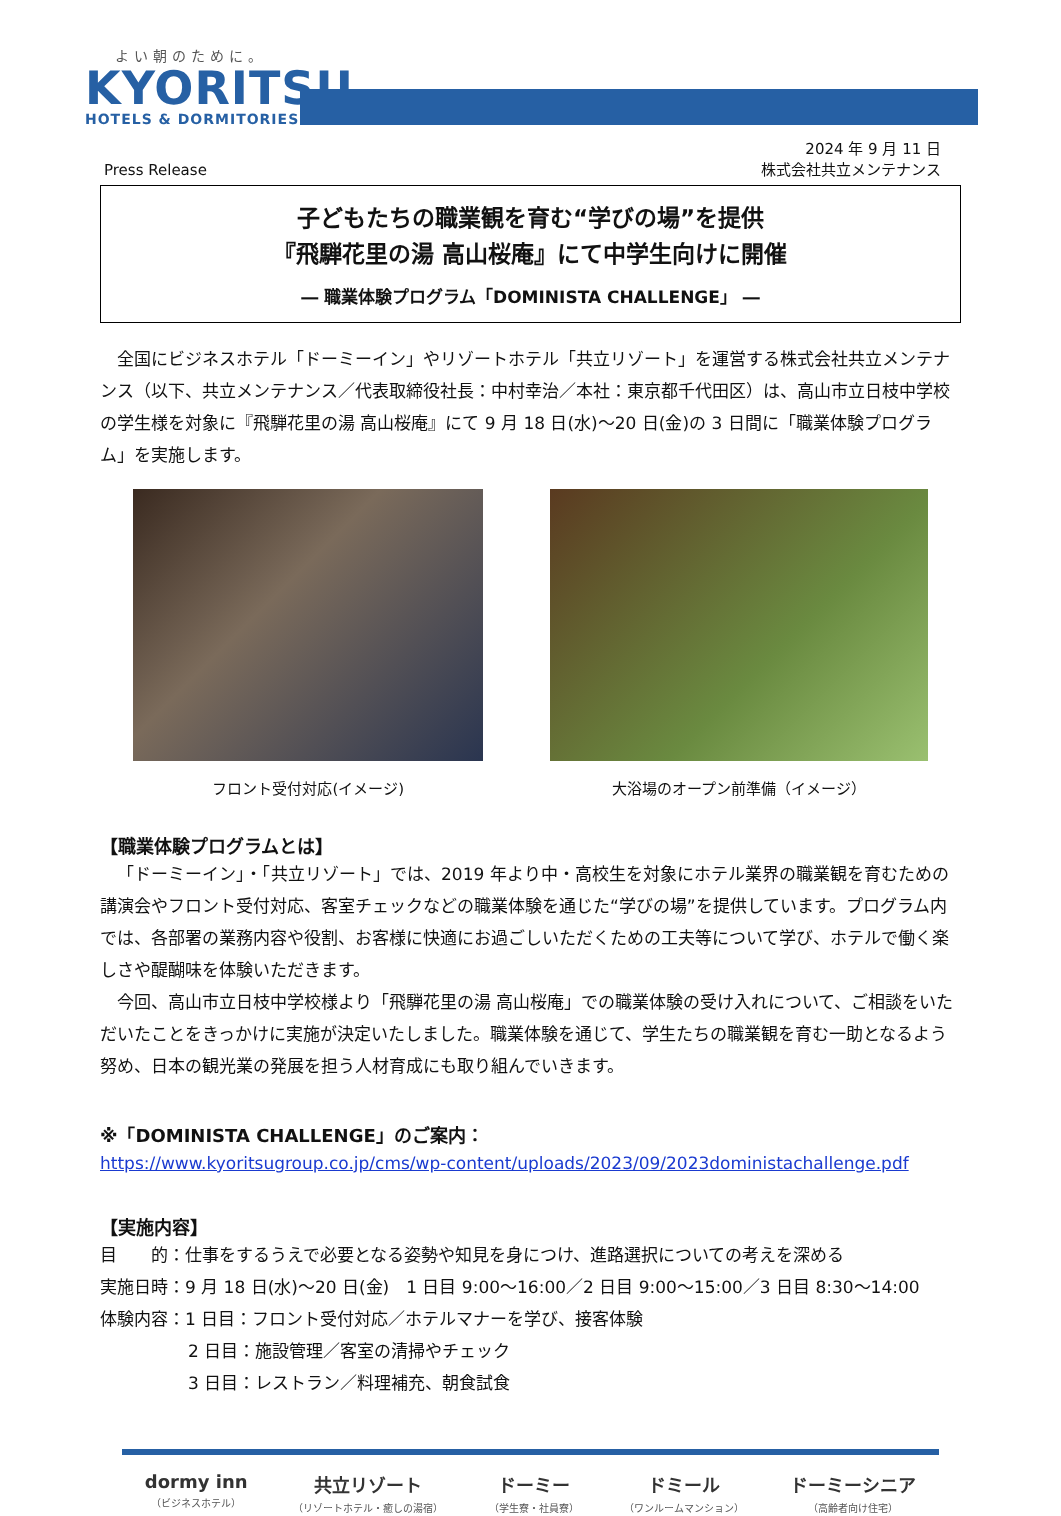よい朝のために。
KYORITSU
HOTELS & DORMITORIES
Press Release
2024 年 9 月 11 日
株式会社共立メンテナンス
子どもたちの職業観を育む“学びの場”を提供
『飛騨花里の湯 高山桜庵』にて中学生向けに開催
― 職業体験プログラム「DOMINISTA CHALLENGE」 ―
全国にビジネスホテル「ドーミーイン」やリゾートホテル「共立リゾート」を運営する株式会社共立メンテナンス（以下、共立メンテナンス／代表取締役社長：中村幸治／本社：東京都千代田区）は、高山市立日枝中学校の学生様を対象に『飛騨花里の湯 高山桜庵』にて 9 月 18 日(水)～20 日(金)の 3 日間に「職業体験プログラム」を実施します。
フロント受付対応(イメージ) 大浴場のオープン前準備（イメージ）
【職業体験プログラムとは】
「ドーミーイン」・「共立リゾート」では、2019 年より中・高校生を対象にホテル業界の職業観を育むための講演会やフロント受付対応、客室チェックなどの職業体験を通じた“学びの場”を提供しています。プログラム内では、各部署の業務内容や役割、お客様に快適にお過ごしいただくための工夫等について学び、ホテルで働く楽しさや醍醐味を体験いただきます。
今回、高山市立日枝中学校様より「飛騨花里の湯 高山桜庵」での職業体験の受け入れについて、ご相談をいただいたことをきっかけに実施が決定いたしました。職業体験を通じて、学生たちの職業観を育む一助となるよう努め、日本の観光業の発展を担う人材育成にも取り組んでいきます。
※「DOMINISTA CHALLENGE」のご案内：
https://www.kyoritsugroup.co.jp/cms/wp-content/uploads/2023/09/2023doministachallenge.pdf
【実施内容】
目　　的：仕事をするうえで必要となる姿勢や知見を身につけ、進路選択についての考えを深める
実施日時：9 月 18 日(水)～20 日(金)　1 日目 9:00～16:00／2 日目 9:00～15:00／3 日目 8:30～14:00
体験内容：1 日目：フロント受付対応／ホテルマナーを学び、接客体験
2 日目：施設管理／客室の清掃やチェック
3 日目：レストラン／料理補充、朝食試食
dormy inn
（ビジネスホテル）
共立リゾート
（リゾートホテル・癒しの湯宿）
ドーミー
（学生寮・社員寮）
ドミール
（ワンルームマンション）
ドーミーシニア
（高齢者向け住宅）